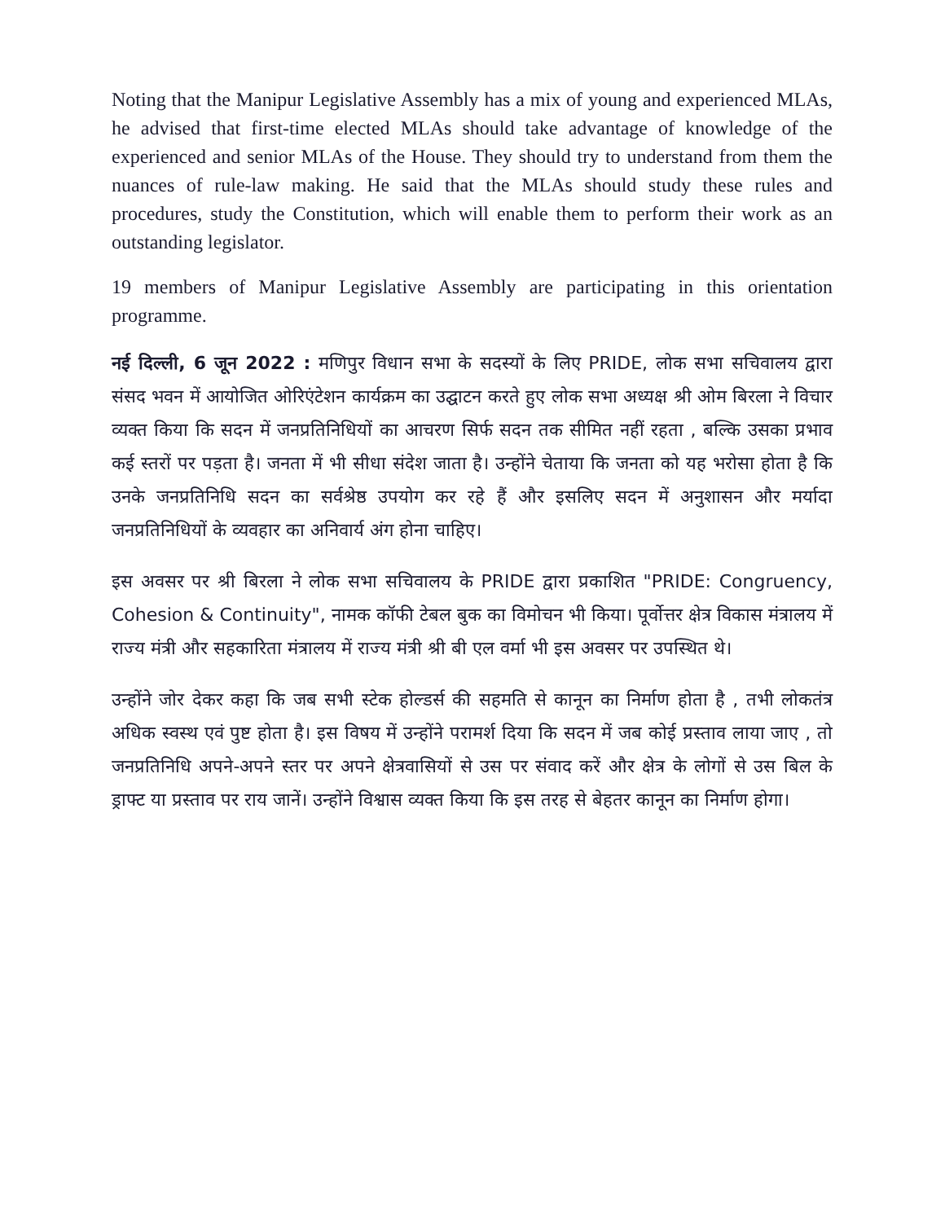Noting that the Manipur Legislative Assembly has a mix of young and experienced MLAs, he advised that first-time elected MLAs should take advantage of knowledge of the experienced and senior MLAs of the House. They should try to understand from them the nuances of rule-law making. He said that the MLAs should study these rules and procedures, study the Constitution, which will enable them to perform their work as an outstanding legislator.
19 members of Manipur Legislative Assembly are participating in this orientation programme.
नई दिल्ली, 6 जून 2022 : मणिपुर विधान सभा के सदस्यों के लिए PRIDE, लोक सभा सचिवालय द्वारा संसद भवन में आयोजित ओरिएंटेशन कार्यक्रम का उद्घाटन करते हुए लोक सभा अध्यक्ष श्री ओम बिरला ने विचार व्यक्त किया कि सदन में जनप्रतिनिधियों का आचरण सिर्फ सदन तक सीमित नहीं रहता , बल्कि उसका प्रभाव कई स्तरों पर पड़ता है। जनता में भी सीधा संदेश जाता है। उन्होंने चेताया कि जनता को यह भरोसा होता है कि उनके जनप्रतिनिधि सदन का सर्वश्रेष्ठ उपयोग कर रहे हैं और इसलिए सदन में अनुशासन और मर्यादा जनप्रतिनिधियों के व्यवहार का अनिवार्य अंग होना चाहिए।
इस अवसर पर श्री बिरला ने लोक सभा सचिवालय के PRIDE द्वारा प्रकाशित "PRIDE: Congruency, Cohesion & Continuity", नामक कॉफी टेबल बुक का विमोचन भी किया। पूर्वोत्तर क्षेत्र विकास मंत्रालय में राज्य मंत्री और सहकारिता मंत्रालय में राज्य मंत्री श्री बी एल वर्मा भी इस अवसर पर उपस्थित थे।
उन्होंने जोर देकर कहा कि जब सभी स्टेक होल्डर्स की सहमति से कानून का निर्माण होता है , तभी लोकतंत्र अधिक स्वस्थ एवं पुष्ट होता है। इस विषय में उन्होंने परामर्श दिया कि सदन में जब कोई प्रस्ताव लाया जाए , तो जनप्रतिनिधि अपने-अपने स्तर पर अपने क्षेत्रवासियों से उस पर संवाद करें और क्षेत्र के लोगों से उस बिल के ड्राफ्ट या प्रस्ताव पर राय जानें। उन्होंने विश्वास व्यक्त किया कि इस तरह से बेहतर कानून का निर्माण होगा।